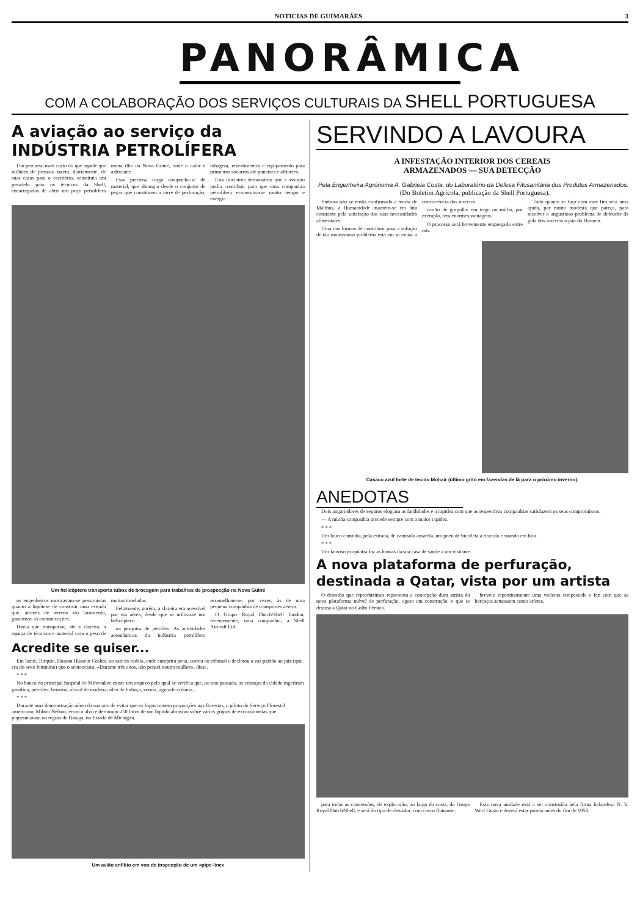NOTICIAS DE GUIMARÃES 3
PANORÂMICA
COM A COLABORAÇÃO DOS SERVIÇOS CULTURAIS DA SHELL PORTUGUESA
A aviação ao serviço da
INDÚSTRIA PETROLÍFERA
Um percurso mais curto do que aquele que milhões de pessoas fazem, diàriamente, de suas casas para o escritório, constituia um pesadelo para os técnicos da Shell, encarregados de abrir um poço petrolífero numa ilha da Nova Guiné, onde o calor é asfixiante.
Essa preciosa carga compunha-se de material, que abrangia desde o conjunto de peças que constituem a torre de perfuração, tubagem, revestimentos e equipamento para primeiros socorros até punaises e alfinetes.
Esta iniciativa demonstrou que a aviação podia contribuir para que uma companhia petrolífera economizasse muito tempo e energia
Um helicóptero transporta tubos de brocagem para trabalhos de prospecção na Nova Guiné
os engenheiros mostravam-se pessimistas quanto à hipótese de construir uma estrada que, através de terreno tão lamacento, garantisse as comunicações.
Havia que transportar, até à clareira, a equipa de técnicos e material com o peso de muitas toneladas.
Felizmente, porém, a clareira era acessível por via aérea, desde que se utilizasse um helicóptero.
na pesquisa de petróleo. As actividades aeronáuticas da indústria petrolífera assemelham-se, por vezes, às de uma pequena companhia de transportes aéreos.
O Grupo Royal Dutch/Shell fundou, recentemente, uma companhia, a Shell Aircraft Ltd.
Acredite se quiser...
Em Ismir, Turquia, Hasson Hussein Coshtu, ao sair da cadeia, onde cumprira pena, correu ao tribunal e declarou a sua paixão ao juiz (que era do sexo feminino) que o sentenciara. «Durante três anos, não pensei noutra mulher», disse.
* * *
No banco do principal hospital de Milwaukee existe um arquivo pelo qual se verifica que, no ano passado, as crianças da cidade ingeriram gasolina, petróleo, benzina, álcool de madeira, óleo de linhaça, verniz, água-de-colónia...
* * *
Durante uma demonstração aérea da sua arte de evitar que os fogos tomem proporções nas florestas, o piloto do Serviço Florestal americano, Milton Nelson, errou o alvo e derramou 250 litros de um líquido abrasivo sobre vários grupos de excursionistas que piquenicavam na região de Baraga, no Estado de Michigan.
Um avião anfíbio em voo de inspecção de um «pipe-line»
SERVINDO A LAVOURA
A INFESTAÇÃO INTERIOR DOS CEREAIS
ARMAZENADOS — SUA DETECÇÃO
Pela Engenheira Agrónoma A. Gabriela Costa, do Laboratório da Defesa Fitosanitária dos Produtos Armazenados.
(Do Boletim Agrícola, publicação da Shell Portuguesa).
Embora não se tenha confirmado a teoria de Malthus, a Humanidade mantém-se em luta constante pela satisfação das suas necessidades alimentares.
Uma das formas de contribuir para a solução de tão momentoso problema está em se evitar a concorrência dos insectos.
oculto de gorgulho em trigo ou milho, por exemplo, tem enormes vantagens.
O processo será brevemente empregado entre nós.
Tudo quanto se faça com esse fim será uma ajuda, por muito modesta que pareça, para resolver o angustioso problema de defender da gula dos insectos o pão do Homem.
Casaco azul forte de tecido Mohair (último grito em fazendas de lã para o próximo inverno).
ANEDOTAS
Dois angariadores de seguros elogiam as facilidades e a rapidez com que as respectivas companhias satisfazem os seus compromissos.
— A minha companhia procede sempre com a maior rapidez.
* * *
Um louco caminha, pela estrada, de camisola amarela, um pneu de bicicleta a tiracolo e suando em bica.
* * *
Um famoso psiquiatra faz as honras da sua casa de saúde a um visitante.
A nova plataforma de perfuração, destinada a Qatar, vista por um artista
O desenho que reproduzimos representa a concepção dum artista da nova plataforma móvel de perfuração, agora em construção, e que se destina a Qatar no Golfo Pérsico.
breveio repentinamente uma violenta tempestade e fez com que as barcaças actuassem como aríetes.
para todas as concessões, de exploração, ao largo da costa, do Grupo Royal Dutch/Shell, e será do tipo de elevador, com casco flutuante.
Esta nova unidade está a ser construída pela firma holandesa N. V. Werf Gusto e deverá estar pronta antes do fim de 1958.